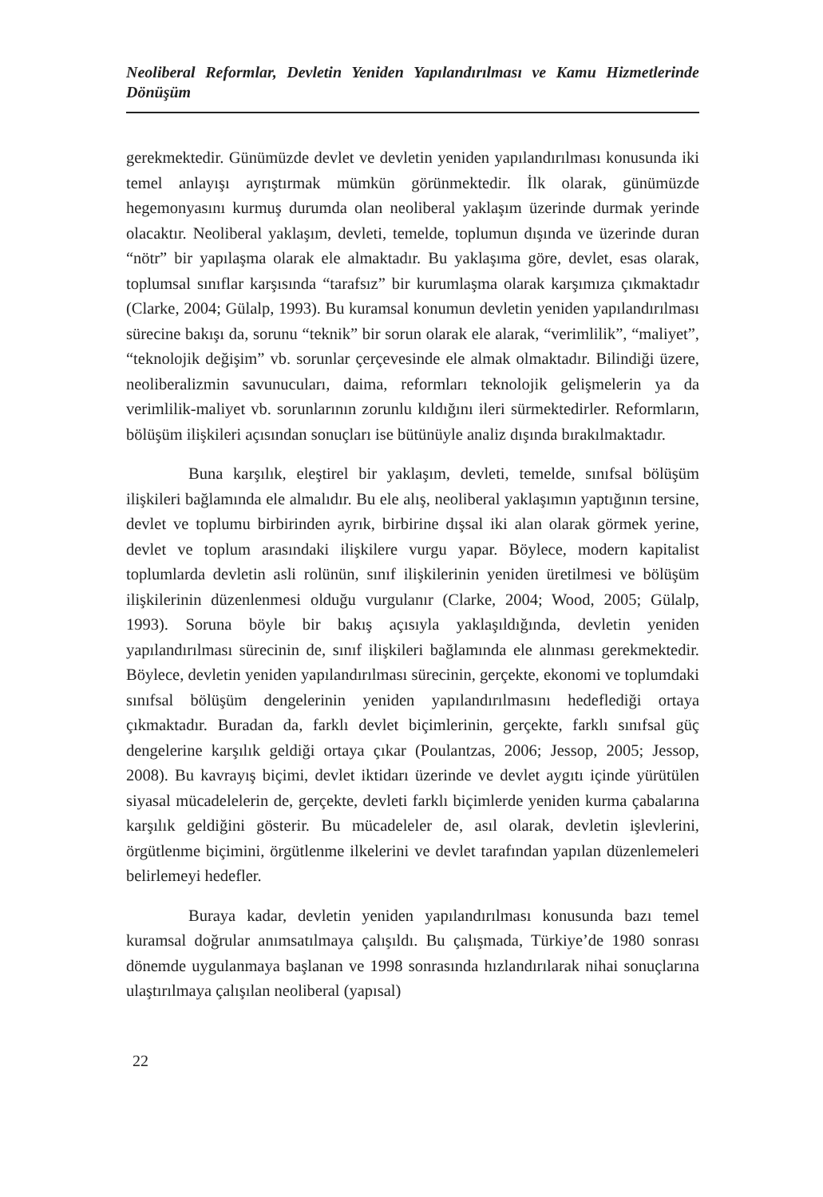Neoliberal Reformlar, Devletin Yeniden Yapılandırılması ve Kamu Hizmetlerinde Dönüşüm
gerekmektedir. Günümüzde devlet ve devletin yeniden yapılandırılması konusunda iki temel anlayışı ayrıştırmak mümkün görünmektedir. İlk olarak, günümüzde hegemonyasını kurmuş durumda olan neoliberal yaklaşım üzerinde durmak yerinde olacaktır. Neoliberal yaklaşım, devleti, temelde, toplumun dışında ve üzerinde duran “nötr” bir yapılaşma olarak ele almaktadır. Bu yaklaşıma göre, devlet, esas olarak, toplumsal sınıflar karşısında “tarafsız” bir kurumlaşma olarak karşımıza çıkmaktadır (Clarke, 2004; Gülalp, 1993). Bu kuramsal konumun devletin yeniden yapılandırılması sürecine bakışı da, sorunu “teknik” bir sorun olarak ele alarak, “verimlilik”, “maliyet”, “teknolojik değişim” vb. sorunlar çerçevesinde ele almak olmaktadır. Bilindiği üzere, neoliberalizmin savunucuları, daima, reformları teknolojik gelişmelerin ya da verimlilik-maliyet vb. sorunlarının zorunlu kıldığını ileri sürmektedirler. Reformların, bölüşüm ilişkileri açısından sonuçları ise bütünüyle analiz dışında bırakılmaktadır.
Buna karşılık, eleştirel bir yaklaşım, devleti, temelde, sınıfsal bölüşüm ilişkileri bağlamında ele almalıdır. Bu ele alış, neoliberal yaklaşımın yaptığının tersine, devlet ve toplumu birbirinden ayrık, birbirine dışsal iki alan olarak görmek yerine, devlet ve toplum arasındaki ilişkilere vurgu yapar. Böylece, modern kapitalist toplumlarda devletin asli rolünün, sınıf ilişkilerinin yeniden üretilmesi ve bölüşüm ilişkilerinin düzenlenmesi olduğu vurgulanır (Clarke, 2004; Wood, 2005; Gülalp, 1993). Soruna böyle bir bakış açısıyla yaklaşıldığında, devletin yeniden yapılandırılması sürecinin de, sınıf ilişkileri bağlamında ele alınması gerekmektedir. Böylece, devletin yeniden yapılandırılması sürecinin, gerçekte, ekonomi ve toplumdaki sınıfsal bölüşüm dengelerinin yeniden yapılandırılmasını hedeflediği ortaya çıkmaktadır. Buradan da, farklı devlet biçimlerinin, gerçekte, farklı sınıfsal güç dengelerine karşılık geldiği ortaya çıkar (Poulantzas, 2006; Jessop, 2005; Jessop, 2008). Bu kavrayış biçimi, devlet iktidarı üzerinde ve devlet aygıtı içinde yürütülen siyasal mücadelelerin de, gerçekte, devleti farklı biçimlerde yeniden kurma çabalarına karşılık geldiğini gösterir. Bu mücadeleler de, asıl olarak, devletin işlevlerini, örgütlenme biçimini, örgütlenme ilkelerini ve devlet tarafından yapılan düzenlemeleri belirlemeyi hedefler.
Buraya kadar, devletin yeniden yapılandırılması konusunda bazı temel kuramsal doğrular anımsatılmaya çalışıldı. Bu çalışmada, Türkiye’de 1980 sonrası dönemde uygulanmaya başlanan ve 1998 sonrasında hızlandırılarak nihai sonuçlarına ulaştırılmaya çalışılan neoliberal (yapısal)
22